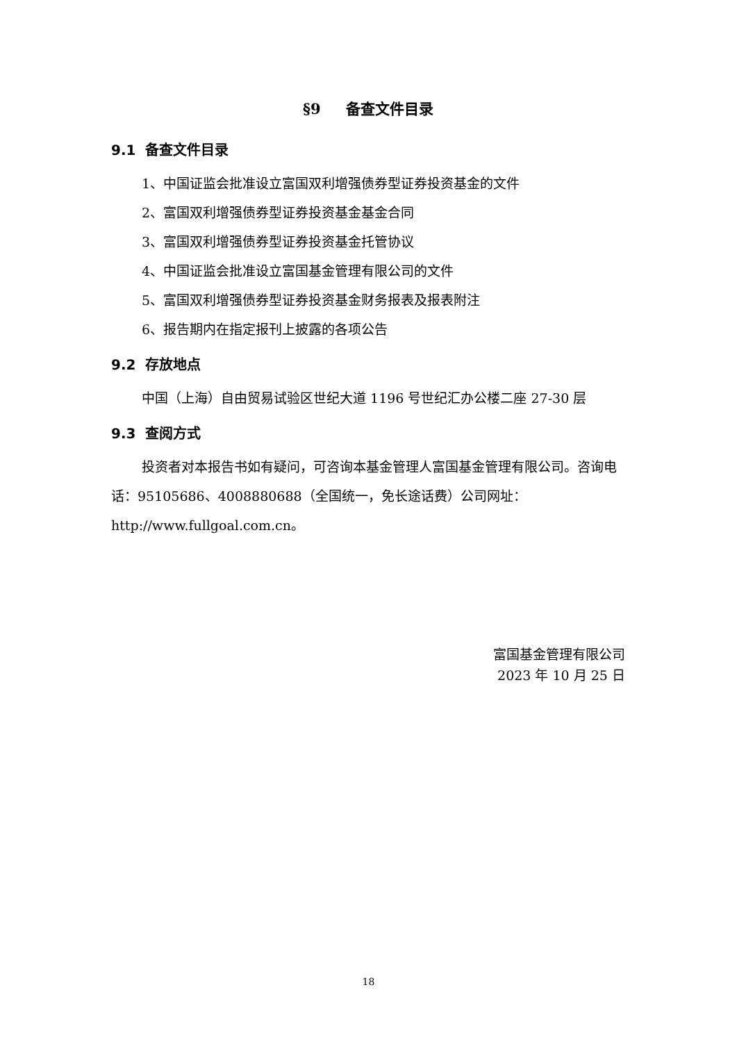§9 备查文件目录
9.1 备查文件目录
1、中国证监会批准设立富国双利增强债券型证券投资基金的文件
2、富国双利增强债券型证券投资基金基金合同
3、富国双利增强债券型证券投资基金托管协议
4、中国证监会批准设立富国基金管理有限公司的文件
5、富国双利增强债券型证券投资基金财务报表及报表附注
6、报告期内在指定报刊上披露的各项公告
9.2 存放地点
中国（上海）自由贸易试验区世纪大道 1196 号世纪汇办公楼二座 27-30 层
9.3 查阅方式
投资者对本报告书如有疑问，可咨询本基金管理人富国基金管理有限公司。咨询电话：95105686、4008880688（全国统一，免长途话费）公司网址：http://www.fullgoal.com.cn。
富国基金管理有限公司
2023 年 10 月 25 日
18